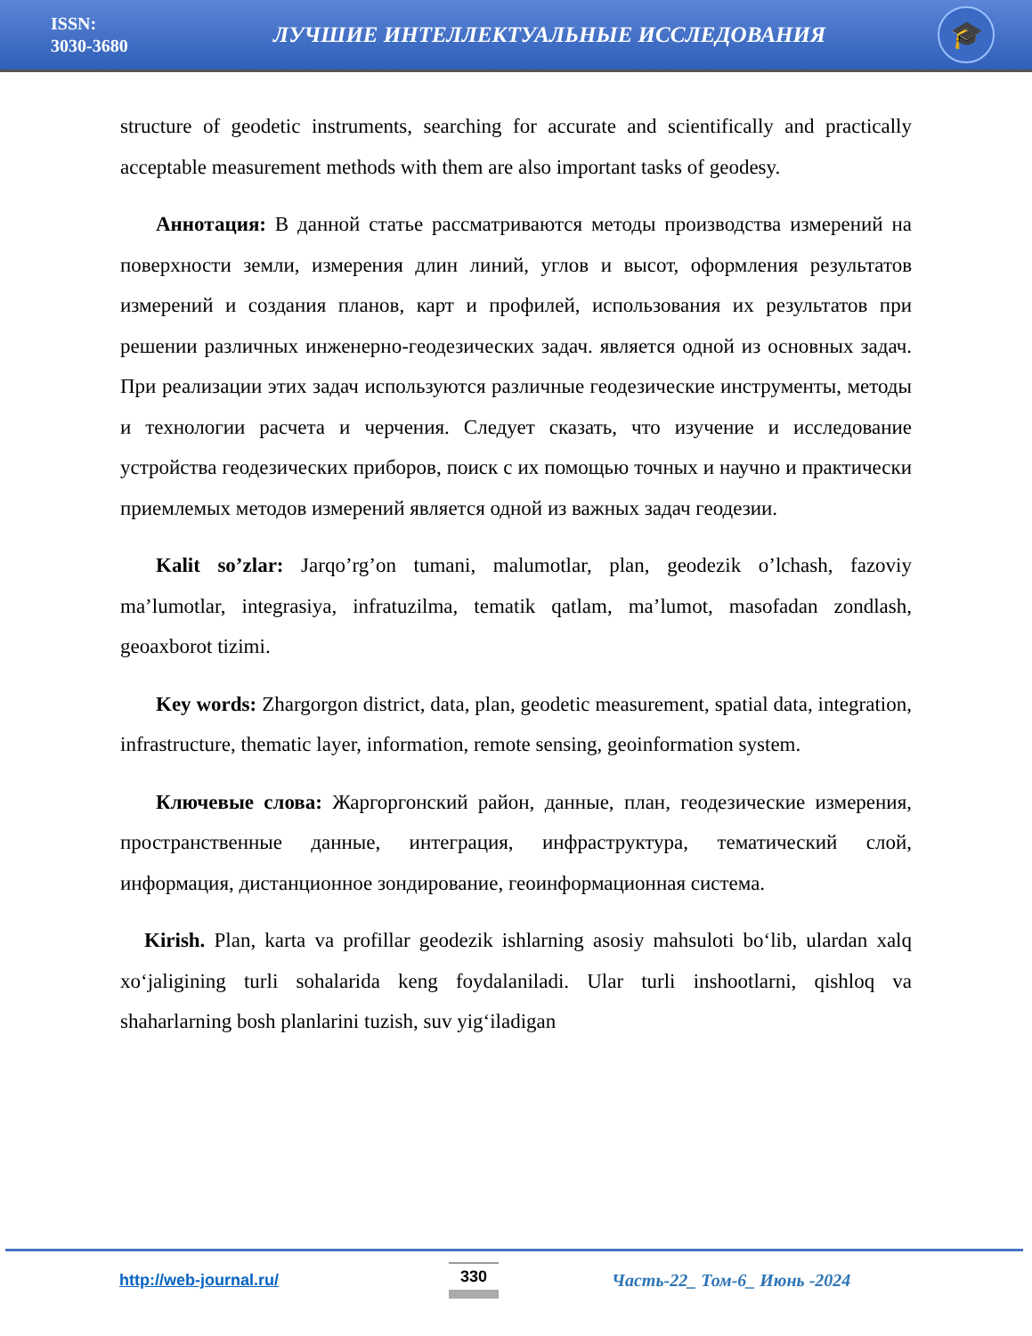ISSN:
3030-3680
ЛУЧШИЕ ИНТЕЛЛЕКТУАЛЬНЫЕ ИССЛЕДОВАНИЯ
🎓
structure of geodetic instruments, searching for accurate and scientifically and practically acceptable measurement methods with them are also important tasks of geodesy.
Аннотация: В данной статье рассматриваются методы производства измерений на поверхности земли, измерения длин линий, углов и высот, оформления результатов измерений и создания планов, карт и профилей, использования их результатов при решении различных инженерно-геодезических задач. является одной из основных задач. При реализации этих задач используются различные геодезические инструменты, методы и технологии расчета и черчения. Следует сказать, что изучение и исследование устройства геодезических приборов, поиск с их помощью точных и научно и практически приемлемых методов измерений является одной из важных задач геодезии.
Kalit so’zlar: Jarqo’rg’on tumani, malumotlar, plan, geodezik o’lchash, fazoviy ma’lumotlar, integrasiya, infratuzilma, tematik qatlam, ma’lumot, masofadan zondlash, geoaxborot tizimi.
Key words: Zhargorgon district, data, plan, geodetic measurement, spatial data, integration, infrastructure, thematic layer, information, remote sensing, geoinformation system.
Ключевые слова: Жаргоргонский район, данные, план, геодезические измерения, пространственные данные, интеграция, инфраструктура, тематический слой, информация, дистанционное зондирование, геоинформационная система.
Kirish. Plan, karta va profillar geodezik ishlarning asosiy mahsuloti bo‘lib, ulardan xalq xo‘jaligining turli sohalarida keng foydalaniladi. Ular turli inshootlarni, qishloq va shaharlarning bosh planlarini tuzish, suv yig‘iladigan
http://web-journal.ru/
330
Часть-22_ Том-6_ Июнь -2024